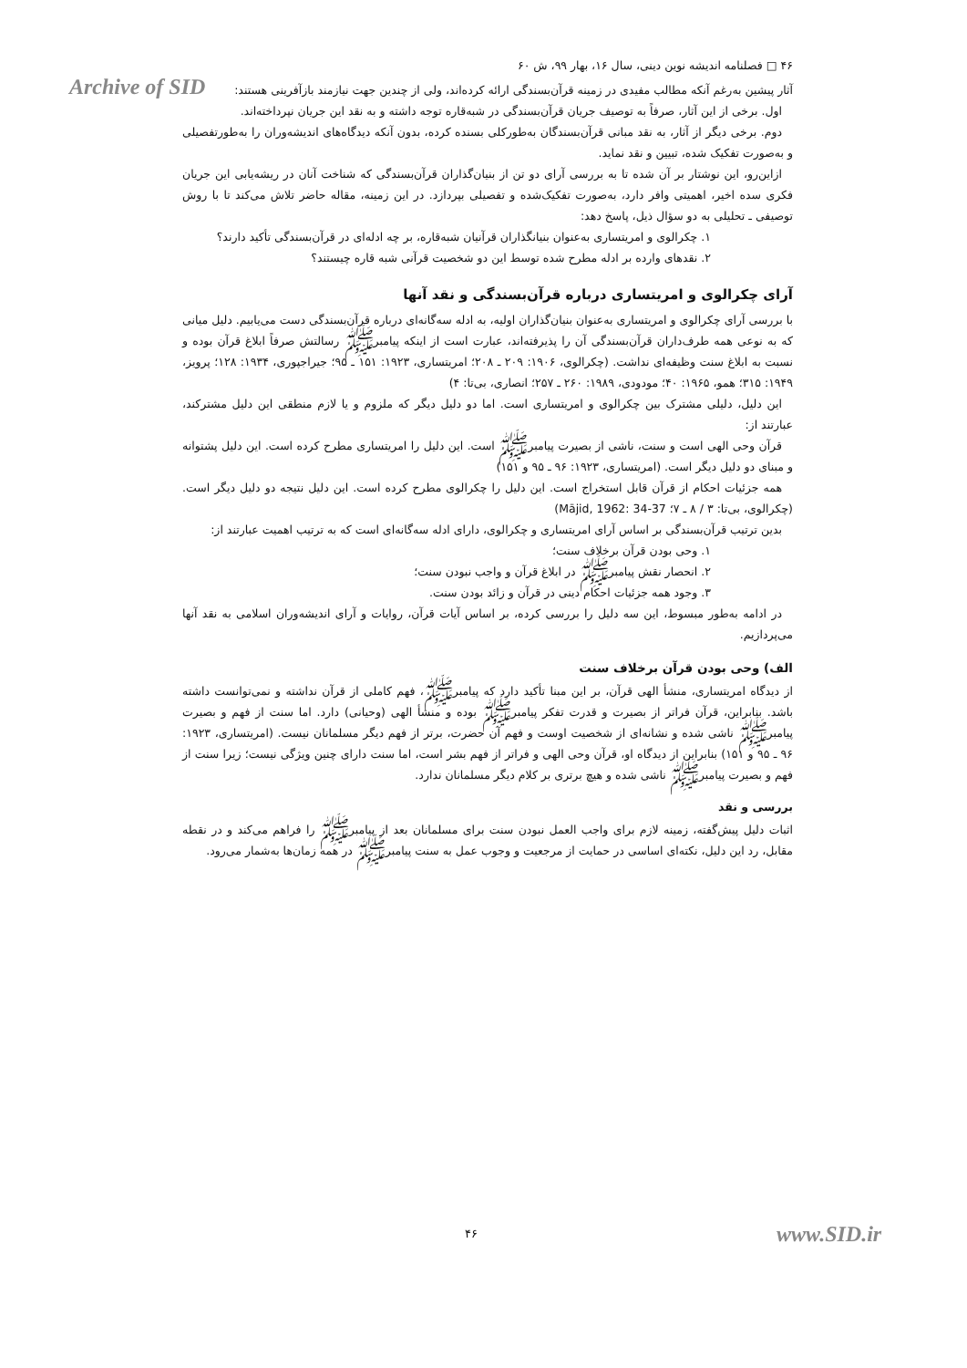Archive of SID
۴۶ □ فصلنامه اندیشه نوین دینی، سال ۱۶، بهار ۹۹، ش ۶۰
آثار پیشین به‌رغم آنکه مطالب مفیدی در زمینه قرآن‌بسندگی ارائه کرده‌اند، ولی از چندین جهت نیازمند بازآفرینی هستند:
اول. برخی از این آثار، صرفاً به توصیف جریان قرآن‌بسندگی در شبه‌قاره توجه داشته و به نقد این جریان نپرداخته‌اند.
دوم. برخی دیگر از آثار، به نقد مبانی قرآن‌بسندگان به‌طورکلی بسنده کرده، بدون آنکه دیدگاه‌های اندیشه‌وران را به‌طورتفصیلی و به‌صورت تفکیک شده، تبیین و نقد نماید.
ازاین‌رو، این نوشتار بر آن شده تا به بررسی آرای دو تن از بنیان‌گذاران قرآن‌بسندگی که شناخت آنان در ریشه‌یابی این جریان فکری سده اخیر، اهمیتی وافر دارد، به‌صورت تفکیک‌شده و تفصیلی بپردازد. در این زمینه، مقاله حاضر تلاش می‌کند تا با روش توصیفی ـ تحلیلی به دو سؤال ذیل، پاسخ دهد:
۱. چکرالوی و امریتساری به‌عنوان بنیانگذاران قرآنیان شبه‌قاره، بر چه ادله‌ای در قرآن‌بسندگی تأکید دارند؟
۲. نقدهای وارده بر ادله مطرح شده توسط این دو شخصیت قرآنی شبه قاره چیستند؟
آرای چکرالوی و امریتساری درباره قرآن‌بسندگی و نقد آنها
با بررسی آرای چکرالوی و امریتساری به‌عنوان بنیان‌گذاران اولیه، به ادله سه‌گانه‌ای درباره قرآن‌بسندگی دست می‌یابیم. دلیل میانی که به نوعی همه طرف‌داران قرآن‌بسندگی آن را پذیرفته‌اند، عبارت است از اینکه پیامبرﷺ رسالتش صرفاً ابلاغ قرآن بوده و نسبت به ابلاغ سنت وظیفه‌ای نداشت. (چکرالوی، ۱۹۰۶: ۲۰۹ ـ ۲۰۸؛ امریتساری، ۱۹۲۳: ۱۵۱ ـ ۹۵؛ جیراجپوری، ۱۹۳۴: ۱۲۸؛ پرویز، ۱۹۴۹: ۳۱۵؛ همو، ۱۹۶۵: ۴۰؛ مودودی، ۱۹۸۹: ۲۶۰ ـ ۲۵۷؛ انصاری، بی‌تا: ۴)
این دلیل، دلیلی مشترک بین چکرالوی و امریتساری است. اما دو دلیل دیگر که ملزوم و یا لازم منطقی این دلیل مشترکند، عبارتند از:
قرآن وحی الهی است و سنت، ناشی از بصیرت پیامبرﷺ است. این دلیل را امریتساری مطرح کرده است. این دلیل پشتوانه و مبنای دو دلیل دیگر است. (امریتساری، ۱۹۲۳: ۹۶ ـ ۹۵ و ۱۵۱)
همه جزئیات احکام از قرآن قابل استخراج است. این دلیل را چکرالوی مطرح کرده است. این دلیل نتیجه دو دلیل دیگر است. (چکرالوی، بی‌تا: ۳ / ۸ ـ ۷؛ Mājid, 1962: 34-37)
بدین ترتیب قرآن‌بسندگی بر اساس آرای امریتساری و چکرالوی، دارای ادله سه‌گانه‌ای است که به ترتیب اهمیت عبارتند از:
۱. وحی بودن قرآن برخلاف سنت؛
۲. انحصار نقش پیامبرﷺ در ابلاغ قرآن و واجب نبودن سنت؛
۳. وجود همه جزئیات احکام دینی در قرآن و زائد بودن سنت.
در ادامه به‌طور مبسوط، این سه دلیل را بررسی کرده، بر اساس آیات قرآن، روایات و آرای اندیشه‌وران اسلامی به نقد آنها می‌پردازیم.
الف) وحی بودن قرآن برخلاف سنت
از دیدگاه امریتساری، منشأ الهی قرآن، بر این مبنا تأکید دارد که پیامبرﷺ، فهم کاملی از قرآن نداشته و نمی‌توانست داشته باشد. بنابراین، قرآن فراتر از بصیرت و قدرت تفکر پیامبرﷺ بوده و منشأ الهی (وحیانی) دارد. اما سنت از فهم و بصیرت پیامبرﷺ ناشی شده و نشانه‌ای از شخصیت اوست و فهم آن حضرت، برتر از فهم دیگر مسلمانان نیست. (امریتساری، ۱۹۲۳: ۹۶ ـ ۹۵ و ۱۵۱) بنابراین از دیدگاه او، قرآن وحی الهی و فراتر از فهم بشر است، اما سنت دارای چنین ویژگی نیست؛ زیرا سنت از فهم و بصیرت پیامبرﷺ ناشی شده و هیچ برتری بر کلام دیگر مسلمانان ندارد.
بررسی و نقد
اثبات دلیل پیش‌گفته، زمینه لازم برای واجب العمل نبودن سنت برای مسلمانان بعد از پیامبرﷺ را فراهم می‌کند و در نقطه مقابل، رد این دلیل، نکته‌ای اساسی در حمایت از مرجعیت و وجوب عمل به سنت پیامبرﷺ در همه زمان‌ها به‌شمار می‌رود.
۴۶ www.SID.ir